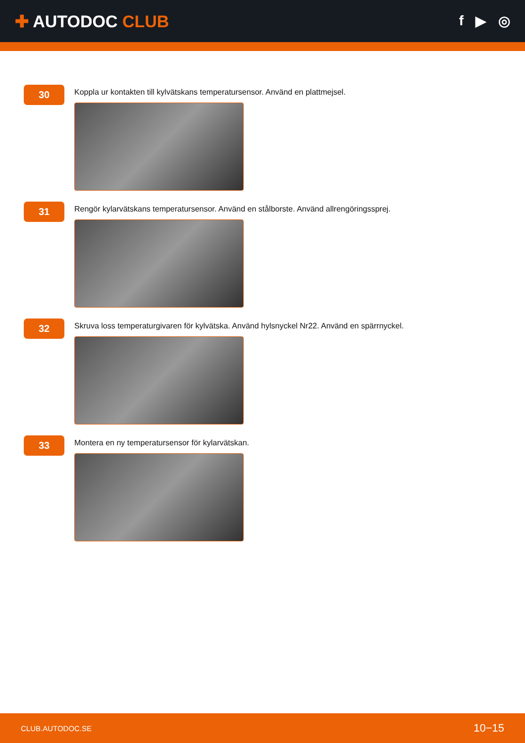✚ AUTODOC CLUB
f ▶ ◎
30
Koppla ur kontakten till kylvätskans temperatursensor. Använd en plattmejsel.
31
Rengör kylarvätskans temperatursensor. Använd en stålborste. Använd allrengöringssprej.
32
Skruva loss temperaturgivaren för kylvätska. Använd hylsnyckel Nr22. Använd en spärrnyckel.
33
Montera en ny temperatursensor för kylarvätskan.
CLUB.AUTODOC.SE
10−15